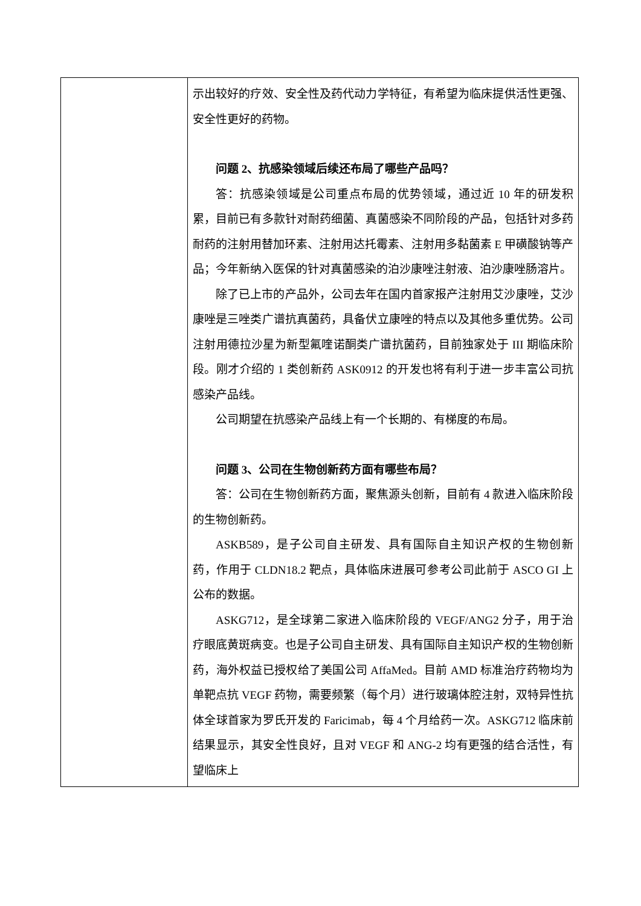| | 示出较好的疗效、安全性及药代动力学特征，有希望为临床提供活性更强、安全性更好的药物。 问题 2、抗感染领域后续还布局了哪些产品吗？ 答：抗感染领域是公司重点布局的优势领域，通过近 10 年的研发积累，目前已有多款针对耐药细菌、真菌感染不同阶段的产品，包括针对多药耐药的注射用替加环素、注射用达托霉素、注射用多黏菌素 E 甲磺酸钠等产品；今年新纳入医保的针对真菌感染的泊沙康唑注射液、泊沙康唑肠溶片。 除了已上市的产品外，公司去年在国内首家报产注射用艾沙康唑，艾沙康唑是三唑类广谱抗真菌药，具备伏立康唑的特点以及其他多重优势。公司注射用德拉沙星为新型氟喹诺酮类广谱抗菌药，目前独家处于 III 期临床阶段。刚才介绍的 1 类创新药 ASK0912 的开发也将有利于进一步丰富公司抗感染产品线。 公司期望在抗感染产品线上有一个长期的、有梯度的布局。 问题 3、公司在生物创新药方面有哪些布局？ 答：公司在生物创新药方面，聚焦源头创新，目前有 4 款进入临床阶段的生物创新药。 ASKB589，是子公司自主研发、具有国际自主知识产权的生物创新药，作用于 CLDN18.2 靶点，具体临床进展可参考公司此前于 ASCO GI 上公布的数据。 ASKG712，是全球第二家进入临床阶段的 VEGF/ANG2 分子，用于治疗眼底黄斑病变。也是子公司自主研发、具有国际自主知识产权的生物创新药，海外权益已授权给了美国公司 AffaMed。目前 AMD 标准治疗药物均为单靶点抗 VEGF 药物，需要频繁（每个月）进行玻璃体腔注射，双特异性抗体全球首家为罗氏开发的 Faricimab，每 4 个月给药一次。ASKG712 临床前结果显示，其安全性良好，且对 VEGF 和 ANG-2 均有更强的结合活性，有望临床上 |